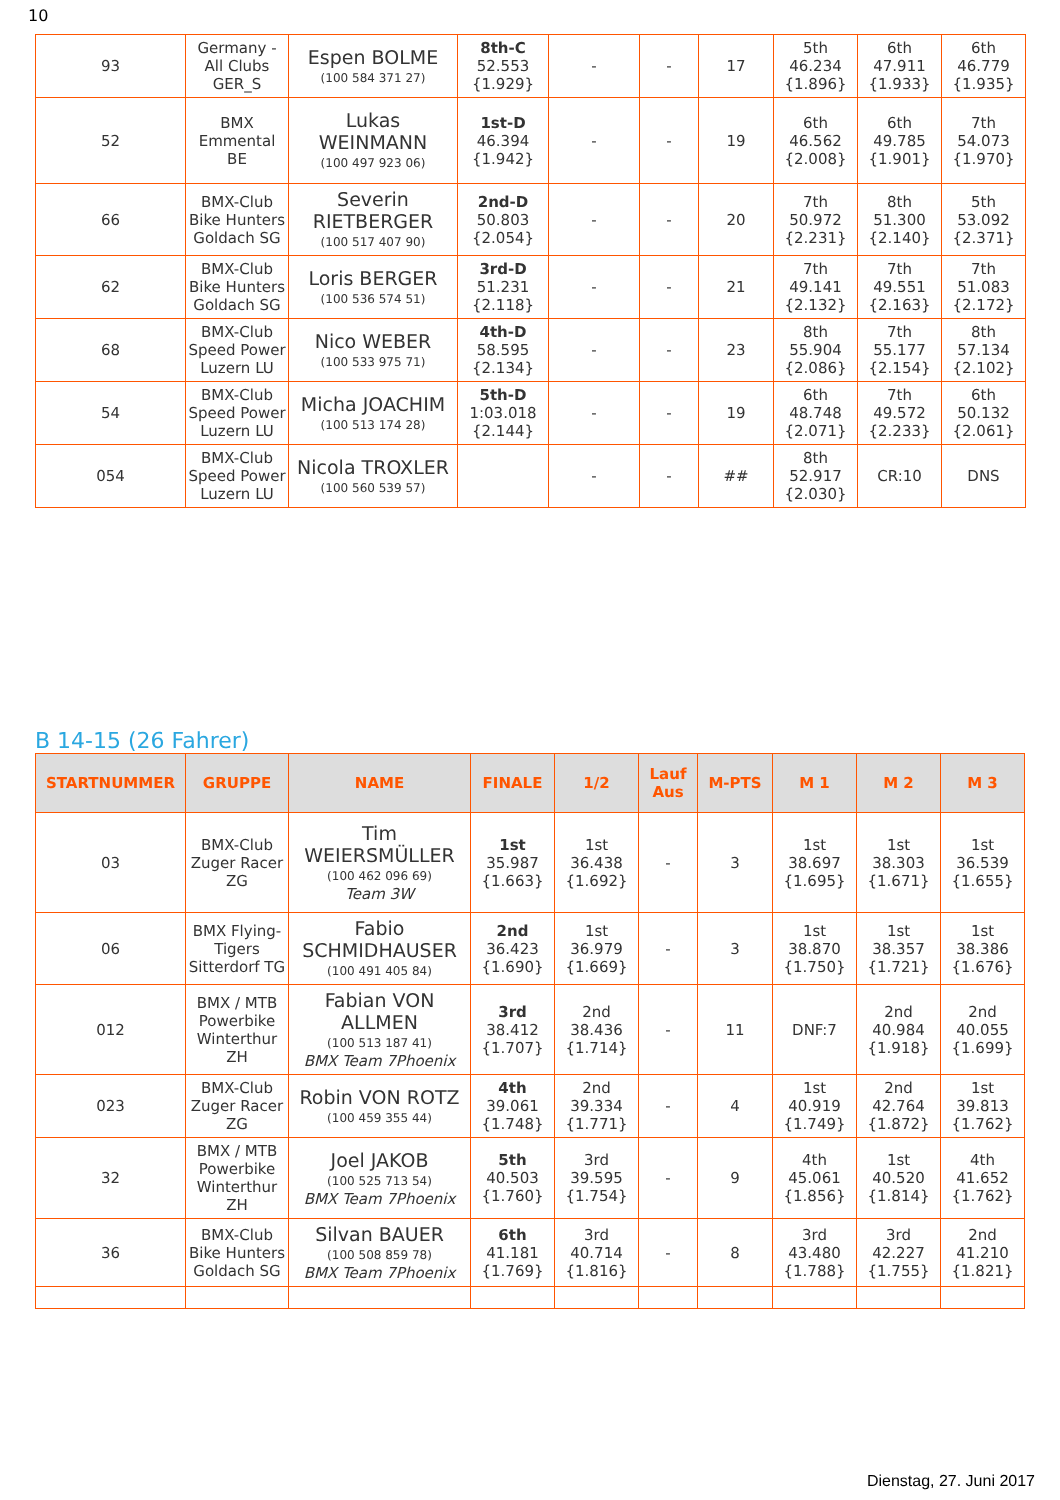10
| 93 | Germany - All Clubs GER_S | Espen BOLME (100 584 371 27) | 8th-C 52.553 {1.929} | - | - | 17 | 5th 46.234 {1.896} | 6th 47.911 {1.933} | 6th 46.779 {1.935} |
| 52 | BMX Emmental BE | Lukas WEINMANN (100 497 923 06) | 1st-D 46.394 {1.942} | - | - | 19 | 6th 46.562 {2.008} | 6th 49.785 {1.901} | 7th 54.073 {1.970} |
| 66 | BMX-Club Bike Hunters Goldach SG | Severin RIETBERGER (100 517 407 90) | 2nd-D 50.803 {2.054} | - | - | 20 | 7th 50.972 {2.231} | 8th 51.300 {2.140} | 5th 53.092 {2.371} |
| 62 | BMX-Club Bike Hunters Goldach SG | Loris BERGER (100 536 574 51) | 3rd-D 51.231 {2.118} | - | - | 21 | 7th 49.141 {2.132} | 7th 49.551 {2.163} | 7th 51.083 {2.172} |
| 68 | BMX-Club Speed Power Luzern LU | Nico WEBER (100 533 975 71) | 4th-D 58.595 {2.134} | - | - | 23 | 8th 55.904 {2.086} | 7th 55.177 {2.154} | 8th 57.134 {2.102} |
| 54 | BMX-Club Speed Power Luzern LU | Micha JOACHIM (100 513 174 28) | 5th-D 1:03.018 {2.144} | - | - | 19 | 6th 48.748 {2.071} | 7th 49.572 {2.233} | 6th 50.132 {2.061} |
| 054 | BMX-Club Speed Power Luzern LU | Nicola TROXLER (100 560 539 57) | | - | - | ## | 8th 52.917 {2.030} | CR:10 | DNS |
B 14-15 (26 Fahrer)
| STARTNUMMER | GRUPPE | NAME | FINALE | 1/2 | Lauf Aus | M-PTS | M 1 | M 2 | M 3 |
| --- | --- | --- | --- | --- | --- | --- | --- | --- | --- |
| 03 | BMX-Club Zuger Racer ZG | Tim WEIERSMÜLLER (100 462 096 69) Team 3W | 1st 35.987 {1.663} | 1st 36.438 {1.692} | - | 3 | 1st 38.697 {1.695} | 1st 38.303 {1.671} | 1st 36.539 {1.655} |
| 06 | BMX Flying-Tigers Sitterdorf TG | Fabio SCHMIDHAUSER (100 491 405 84) | 2nd 36.423 {1.690} | 1st 36.979 {1.669} | - | 3 | 1st 38.870 {1.750} | 1st 38.357 {1.721} | 1st 38.386 {1.676} |
| 012 | BMX / MTB Powerbike Winterthur ZH | Fabian VON ALLMEN (100 513 187 41) BMX Team 7Phoenix | 3rd 38.412 {1.707} | 2nd 38.436 {1.714} | - | 11 | DNF:7 | 2nd 40.984 {1.918} | 2nd 40.055 {1.699} |
| 023 | BMX-Club Zuger Racer ZG | Robin VON ROTZ (100 459 355 44) | 4th 39.061 {1.748} | 2nd 39.334 {1.771} | - | 4 | 1st 40.919 {1.749} | 2nd 42.764 {1.872} | 1st 39.813 {1.762} |
| 32 | BMX / MTB Powerbike Winterthur ZH | Joel JAKOB (100 525 713 54) BMX Team 7Phoenix | 5th 40.503 {1.760} | 3rd 39.595 {1.754} | - | 9 | 4th 45.061 {1.856} | 1st 40.520 {1.814} | 4th 41.652 {1.762} |
| 36 | BMX-Club Bike Hunters Goldach SG | Silvan BAUER (100 508 859 78) BMX Team 7Phoenix | 6th 41.181 {1.769} | 3rd 40.714 {1.816} | - | 8 | 3rd 43.480 {1.788} | 3rd 42.227 {1.755} | 2nd 41.210 {1.821} |
Dienstag, 27. Juni 2017